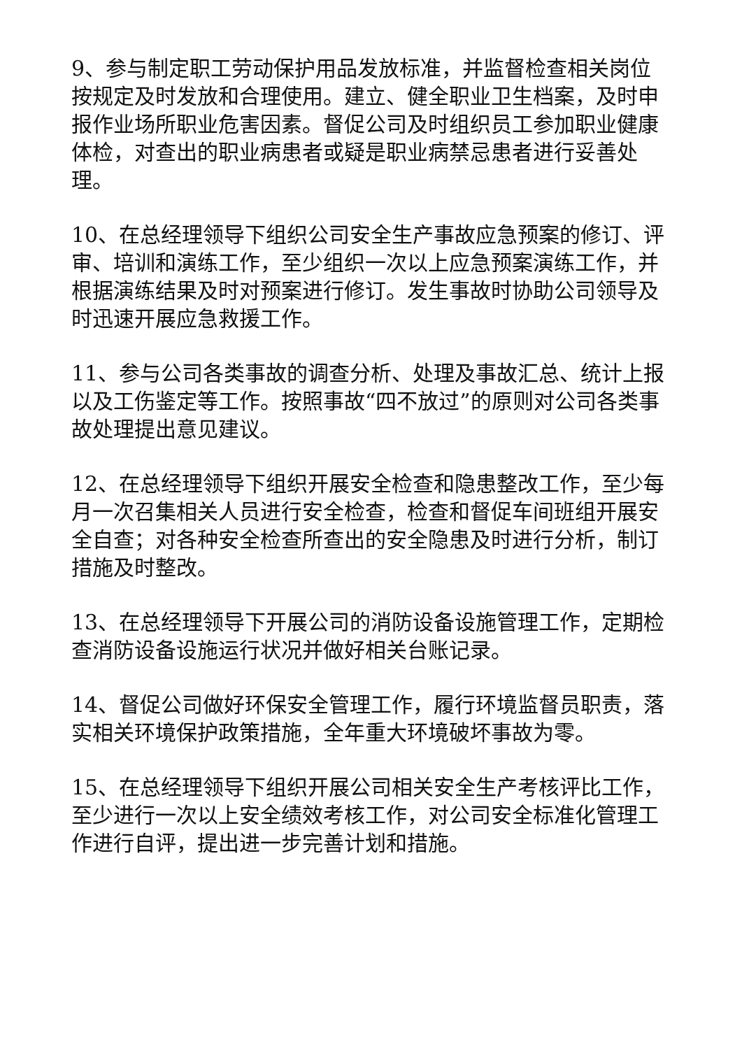9、参与制定职工劳动保护用品发放标准，并监督检查相关岗位按规定及时发放和合理使用。建立、健全职业卫生档案，及时申报作业场所职业危害因素。督促公司及时组织员工参加职业健康体检，对查出的职业病患者或疑是职业病禁忌患者进行妥善处理。
10、在总经理领导下组织公司安全生产事故应急预案的修订、评审、培训和演练工作，至少组织一次以上应急预案演练工作，并根据演练结果及时对预案进行修订。发生事故时协助公司领导及时迅速开展应急救援工作。
11、参与公司各类事故的调查分析、处理及事故汇总、统计上报以及工伤鉴定等工作。按照事故“四不放过”的原则对公司各类事故处理提出意见建议。
12、在总经理领导下组织开展安全检查和隐患整改工作，至少每月一次召集相关人员进行安全检查，检查和督促车间班组开展安全自查；对各种安全检查所查出的安全隐患及时进行分析，制订措施及时整改。
13、在总经理领导下开展公司的消防设备设施管理工作，定期检查消防设备设施运行状况并做好相关台账记录。
14、督促公司做好环保安全管理工作，履行环境监督员职责，落实相关环境保护政策措施，全年重大环境破坏事故为零。
15、在总经理领导下组织开展公司相关安全生产考核评比工作，至少进行一次以上安全绩效考核工作，对公司安全标准化管理工作进行自评，提出进一步完善计划和措施。